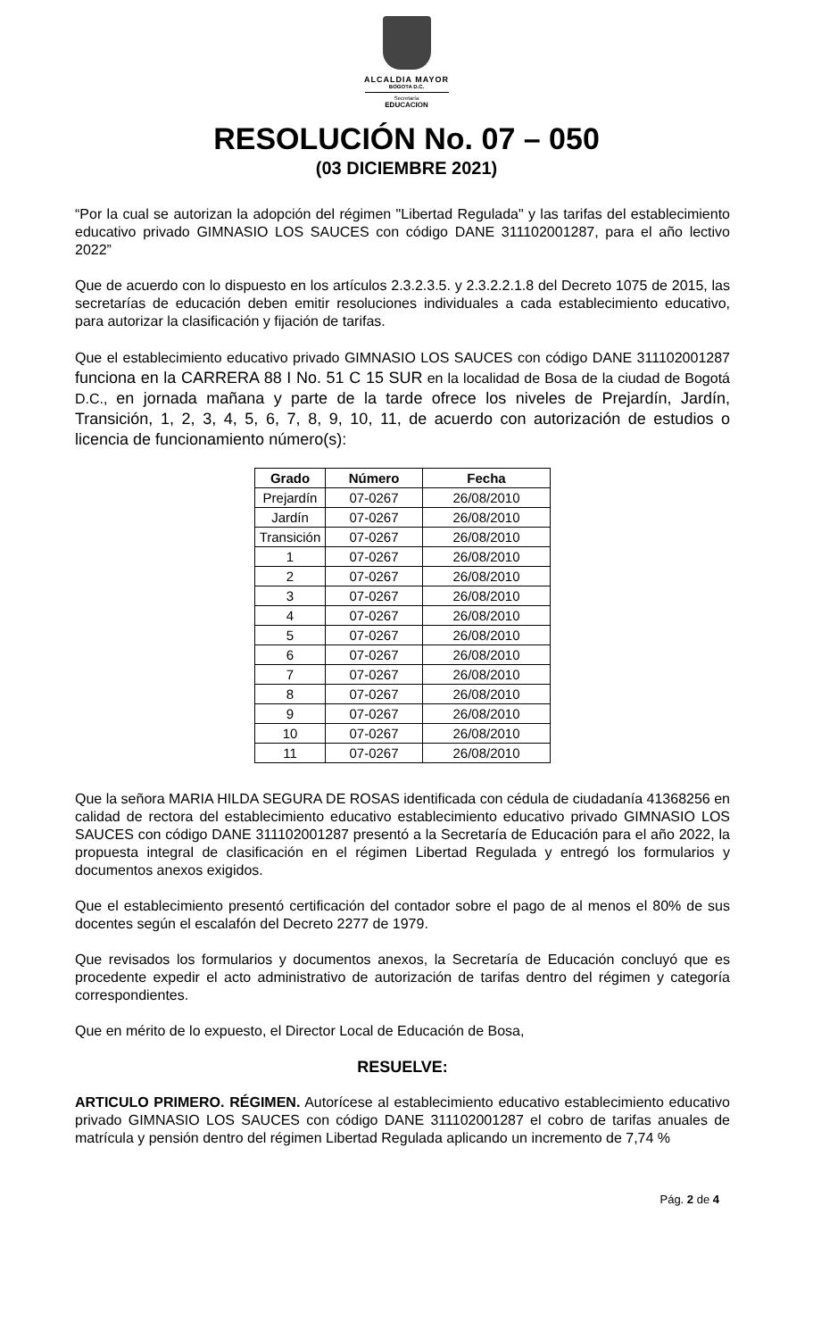ALCALDIA MAYOR
BOGOTA D.C.
Secretaría
EDUCACION
RESOLUCIÓN No. 07 – 050
(03 DICIEMBRE 2021)
“Por la cual se autorizan la adopción del régimen "Libertad Regulada" y las tarifas del establecimiento educativo privado GIMNASIO LOS SAUCES con código DANE 311102001287, para el año lectivo 2022”
Que de acuerdo con lo dispuesto en los artículos 2.3.2.3.5. y 2.3.2.2.1.8 del Decreto 1075 de 2015, las secretarías de educación deben emitir resoluciones individuales a cada establecimiento educativo, para autorizar la clasificación y fijación de tarifas.
Que el establecimiento educativo privado GIMNASIO LOS SAUCES con código DANE 311102001287 funciona en la CARRERA 88 I No. 51 C 15 SUR en la localidad de Bosa de la ciudad de Bogotá D.C., en jornada mañana y parte de la tarde ofrece los niveles de Prejardín, Jardín, Transición, 1, 2, 3, 4, 5, 6, 7, 8, 9, 10, 11, de acuerdo con autorización de estudios o licencia de funcionamiento número(s):
| Grado | Número | Fecha |
| --- | --- | --- |
| Prejardín | 07-0267 | 26/08/2010 |
| Jardín | 07-0267 | 26/08/2010 |
| Transición | 07-0267 | 26/08/2010 |
| 1 | 07-0267 | 26/08/2010 |
| 2 | 07-0267 | 26/08/2010 |
| 3 | 07-0267 | 26/08/2010 |
| 4 | 07-0267 | 26/08/2010 |
| 5 | 07-0267 | 26/08/2010 |
| 6 | 07-0267 | 26/08/2010 |
| 7 | 07-0267 | 26/08/2010 |
| 8 | 07-0267 | 26/08/2010 |
| 9 | 07-0267 | 26/08/2010 |
| 10 | 07-0267 | 26/08/2010 |
| 11 | 07-0267 | 26/08/2010 |
Que la señora MARIA HILDA SEGURA DE ROSAS identificada con cédula de ciudadanía 41368256 en calidad de rectora del establecimiento educativo establecimiento educativo privado GIMNASIO LOS SAUCES con código DANE 311102001287 presentó a la Secretaría de Educación para el año 2022, la propuesta integral de clasificación en el régimen Libertad Regulada y entregó los formularios y documentos anexos exigidos.
Que el establecimiento presentó certificación del contador sobre el pago de al menos el 80% de sus docentes según el escalafón del Decreto 2277 de 1979.
Que revisados los formularios y documentos anexos, la Secretaría de Educación concluyó que es procedente expedir el acto administrativo de autorización de tarifas dentro del régimen y categoría correspondientes.
Que en mérito de lo expuesto, el Director Local de Educación de Bosa,
RESUELVE:
ARTICULO PRIMERO. RÉGIMEN. Autorícese al establecimiento educativo establecimiento educativo privado GIMNASIO LOS SAUCES con código DANE 311102001287 el cobro de tarifas anuales de matrícula y pensión dentro del régimen Libertad Regulada aplicando un incremento de 7,74 %
Pág. 2 de 4